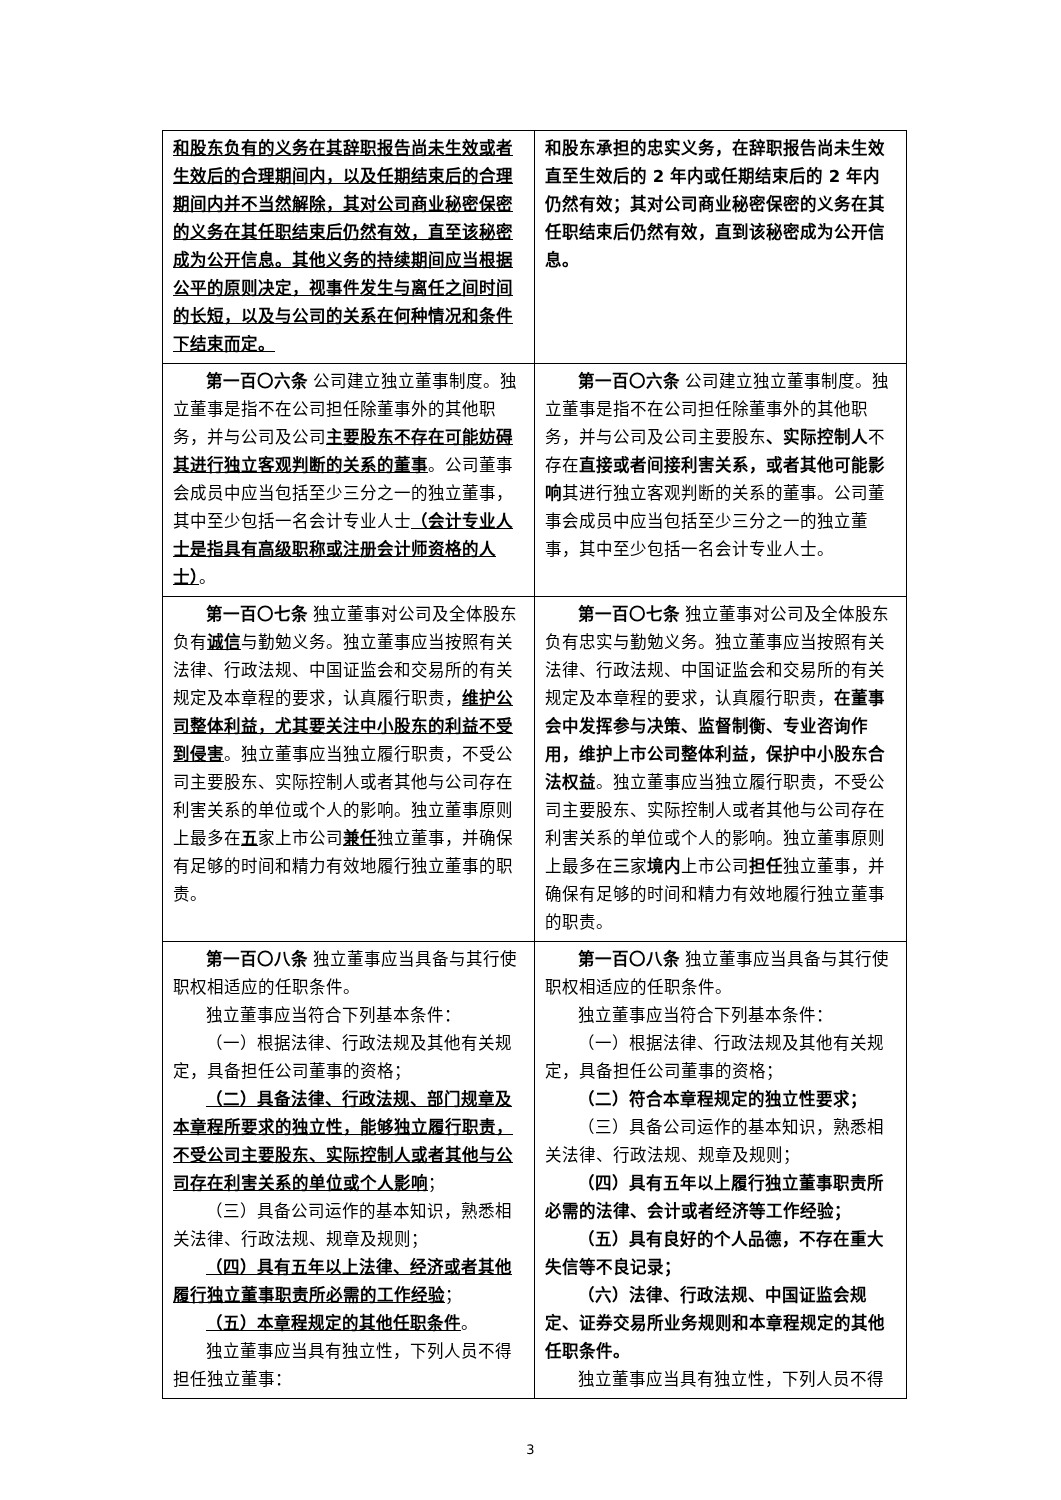| 和股东负有的义务在其辞职报告尚未生效或者生效后的合理期间内，以及任期结束后的合理期间内并不当然解除，其对公司商业秘密保密的义务在其任职结束后仍然有效，直至该秘密成为公开信息。其他义务的持续期间应当根据公平的原则决定，视事件发生与离任之间时间的长短，以及与公司的关系在何种情况和条件下结束而定。 | 和股东承担的忠实义务，在辞职报告尚未生效直至生效后的 2 年内或任期结束后的 2 年内仍然有效；其对公司商业秘密保密的义务在其任职结束后仍然有效，直到该秘密成为公开信息。 |
| 第一百〇六条 公司建立独立董事制度。独立董事是指不在公司担任除董事外的其他职务，并与公司及公司 主要股东不存在可能妨碍其进行独立客观判断的关系的董事 。公司董事会成员中应当包括至少三分之一的独立董事，其中至少包括一名会计专业人士 （会计专业人士是指具有高级职称或注册会计师资格的人士） 。 | 第一百〇六条 公司建立独立董事制度。独立董事是指不在公司担任除董事外的其他职务，并与公司及公司主要股东 、实际控制人 不存在 直接或者间接利害关系，或者其他可能影响 其进行独立客观判断的关系的董事。公司董事会成员中应当包括至少三分之一的独立董事，其中至少包括一名会计专业人士。 |
| 第一百〇七条 独立董事对公司及全体股东负有 诚信 与勤勉义务。独立董事应当按照有关法律、行政法规、中国证监会和交易所的有关规定及本章程的要求，认真履行职责， 维护公司整体利益，尤其要关注中小股东的利益不受到侵害 。独立董事应当独立履行职责，不受公司主要股东、实际控制人或者其他与公司存在利害关系的单位或个人的影响。独立董事原则上最多在 五 家上市公司 兼任 独立董事，并确保有足够的时间和精力有效地履行独立董事的职责。 | 第一百〇七条 独立董事对公司及全体股东负有忠实与勤勉义务。独立董事应当按照有关法律、行政法规、中国证监会和交易所的有关规定及本章程的要求，认真履行职责， 在董事会中发挥参与决策、监督制衡、专业咨询作用，维护上市公司整体利益，保护中小股东合法权益 。独立董事应当独立履行职责，不受公司主要股东、实际控制人或者其他与公司存在利害关系的单位或个人的影响。独立董事原则上最多在 三 家 境内 上市公司 担任 独立董事，并确保有足够的时间和精力有效地履行独立董事的职责。 |
| 第一百〇八条 独立董事应当具备与其行使职权相适应的任职条件。 独立董事应当符合下列基本条件： （一）根据法律、行政法规及其他有关规定，具备担任公司董事的资格； （二）具备法律、行政法规、部门规章及本章程所要求的独立性，能够独立履行职责，不受公司主要股东、实际控制人或者其他与公司存在利害关系的单位或个人影响 ； （三）具备公司运作的基本知识，熟悉相关法律、行政法规、规章及规则； （四）具有五年以上法律、经济或者其他履行独立董事职责所必需的工作经验 ； （五）本章程规定的其他任职条件 。 独立董事应当具有独立性，下列人员不得担任独立董事： | 第一百〇八条 独立董事应当具备与其行使职权相适应的任职条件。 独立董事应当符合下列基本条件： （一）根据法律、行政法规及其他有关规定，具备担任公司董事的资格； （二）符合本章程规定的独立性要求； （三）具备公司运作的基本知识，熟悉相关法律、行政法规、规章及规则； （四）具有五年以上履行独立董事职责所必需的法律、会计或者经济等工作经验； （五）具有良好的个人品德，不存在重大失信等不良记录； （六）法律、行政法规、中国证监会规定、证券交易所业务规则和本章程规定的其他任职条件。 独立董事应当具有独立性，下列人员不得 |
3